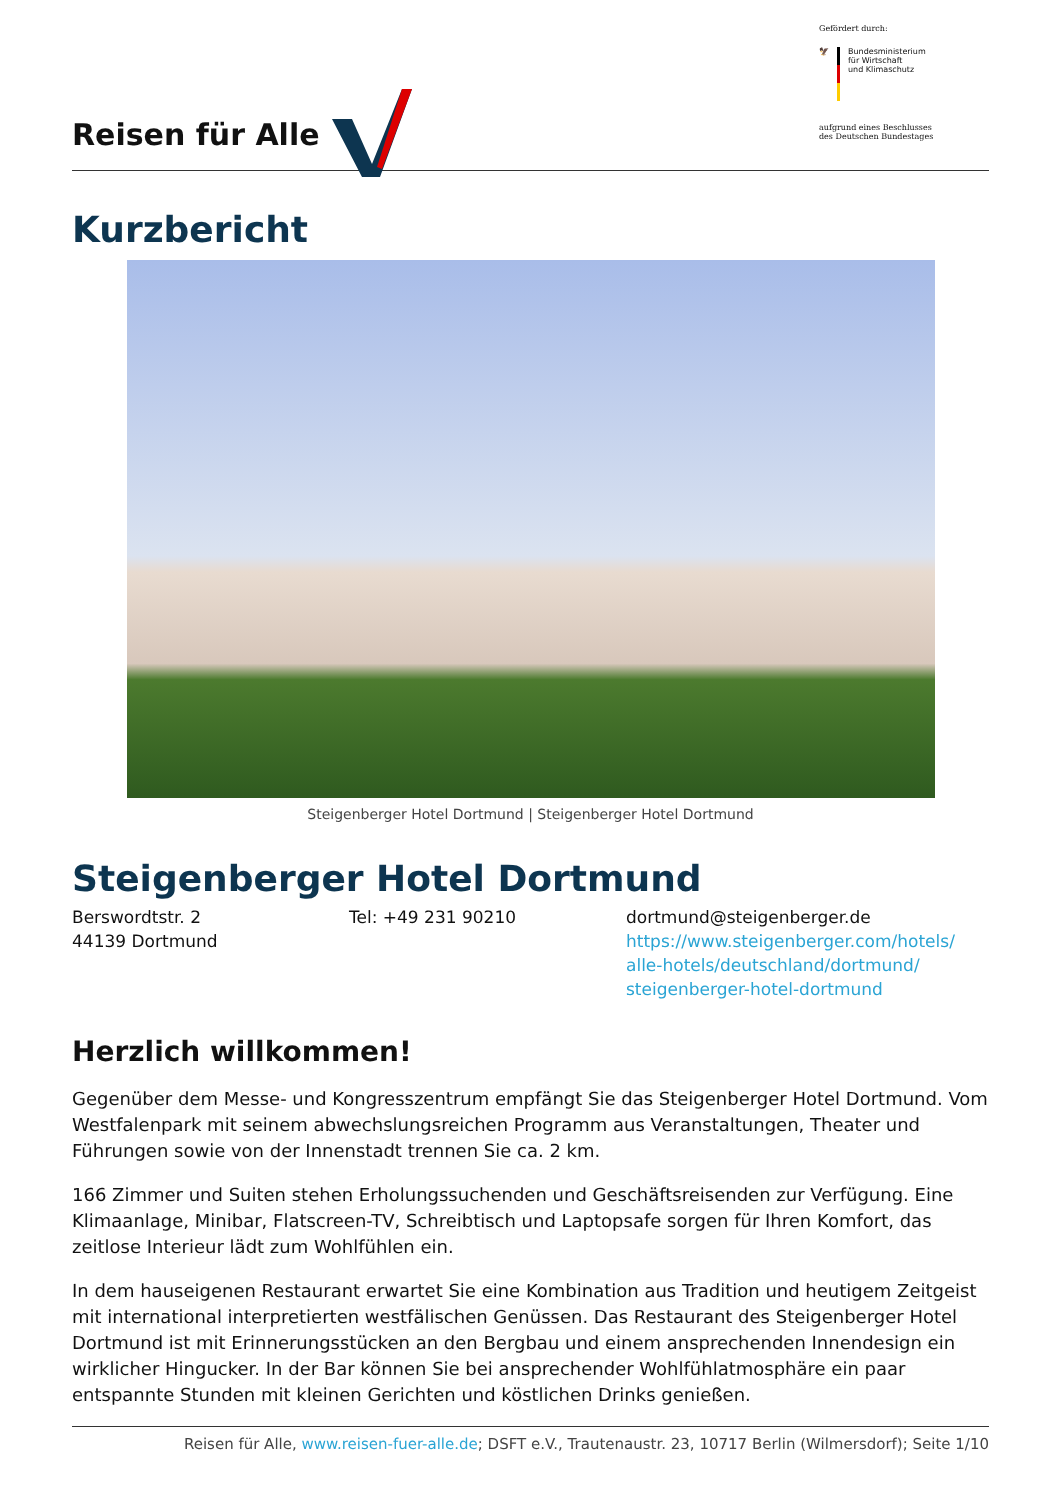Reisen für Alle
Gefördert durch:
🦅 Bundesministerium
für Wirtschaft
und Klimaschutz
aufgrund eines Beschlusses
des Deutschen Bundestages
Kurzbericht
Steigenberger Hotel Dortmund | Steigenberger Hotel Dortmund
Steigenberger Hotel Dortmund
Berswordtstr. 2
44139 Dortmund
Tel: +49 231 90210 dortmund@steigenberger.de
https://www.steigenberger.com/hotels/ alle-hotels/deutschland/dortmund/ steigenberger-hotel-dortmund
Herzlich willkommen!
Gegenüber dem Messe- und Kongresszentrum empfängt Sie das Steigenberger Hotel Dortmund. Vom Westfalenpark mit seinem abwechslungsreichen Programm aus Veranstaltungen, Theater und Führungen sowie von der Innenstadt trennen Sie ca. 2 km.
166 Zimmer und Suiten stehen Erholungssuchenden und Geschäftsreisenden zur Verfügung. Eine Klimaanlage, Minibar, Flatscreen-TV, Schreibtisch und Laptopsafe sorgen für Ihren Komfort, das zeitlose Interieur lädt zum Wohlfühlen ein.
In dem hauseigenen Restaurant erwartet Sie eine Kombination aus Tradition und heutigem Zeitgeist mit international interpretierten westfälischen Genüssen. Das Restaurant des Steigenberger Hotel Dortmund ist mit Erinnerungsstücken an den Bergbau und einem ansprechenden Innendesign ein wirklicher Hingucker. In der Bar können Sie bei ansprechender Wohlfühlatmosphäre ein paar entspannte Stunden mit kleinen Gerichten und köstlichen Drinks genießen.
Reisen für Alle, www.reisen-fuer-alle.de; DSFT e.V., Trautenaustr. 23, 10717 Berlin (Wilmersdorf); Seite 1/10